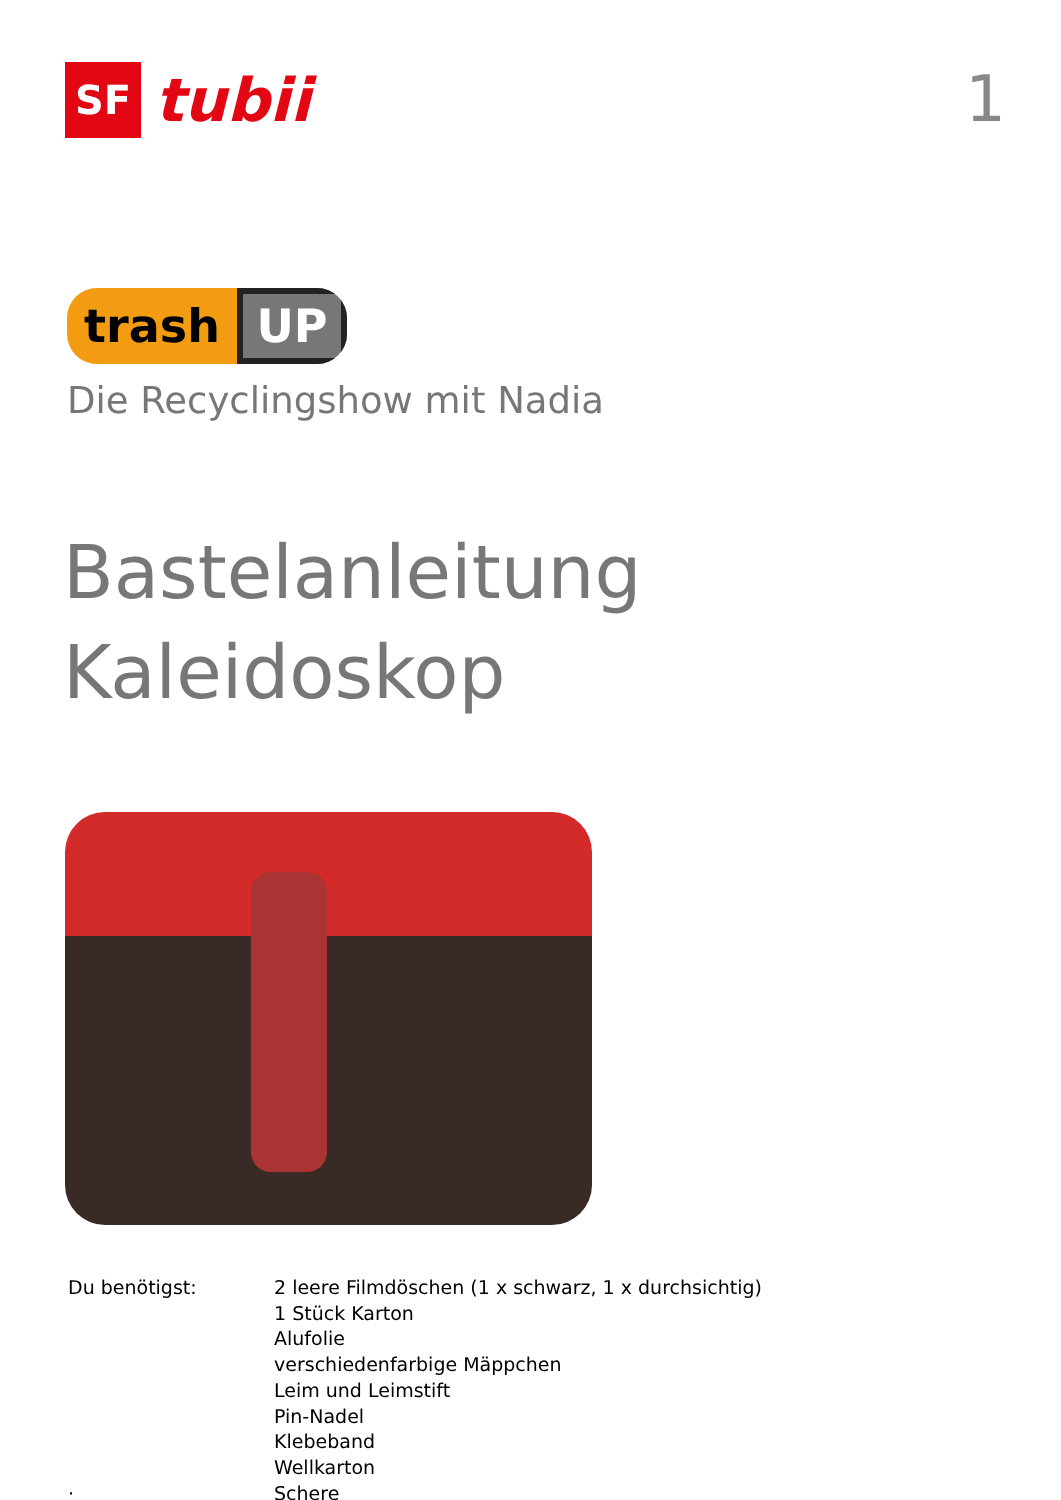SF
tubii
1
trash UP
Die Recyclingshow mit Nadia
Bastelanleitung
Kaleidoskop
Du benötigst:
·
2 leere Filmdöschen (1 x schwarz, 1 x durchsichtig)
1 Stück Karton
Alufolie
verschiedenfarbige Mäppchen
Leim und Leimstift
Pin-Nadel
Klebeband
Wellkarton
Schere